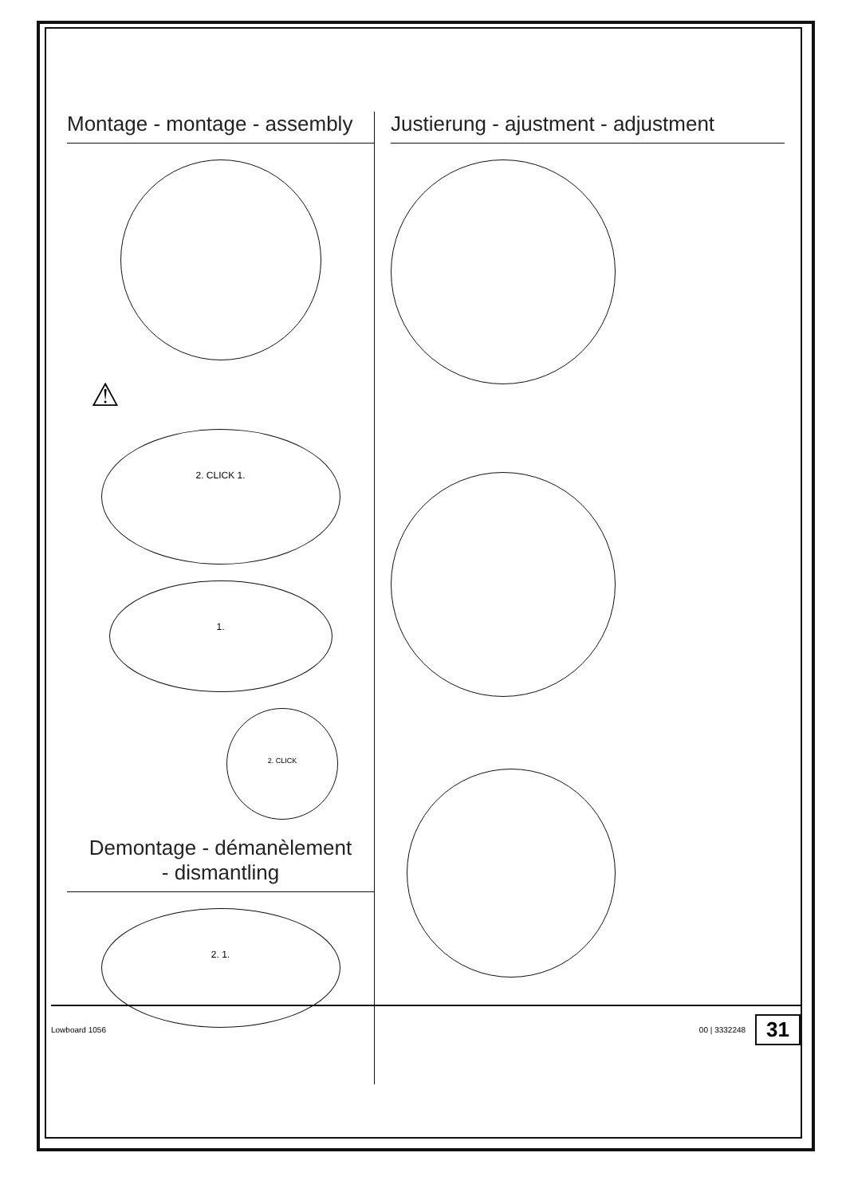Montage - montage - assembly
⚠
2. CLICK 1.
1.
2. CLICK
Demontage - démanèlement
- dismantling
2. 1.
Justierung - ajustment - adjustment
Lowboard 1056 00 | 3332248 31